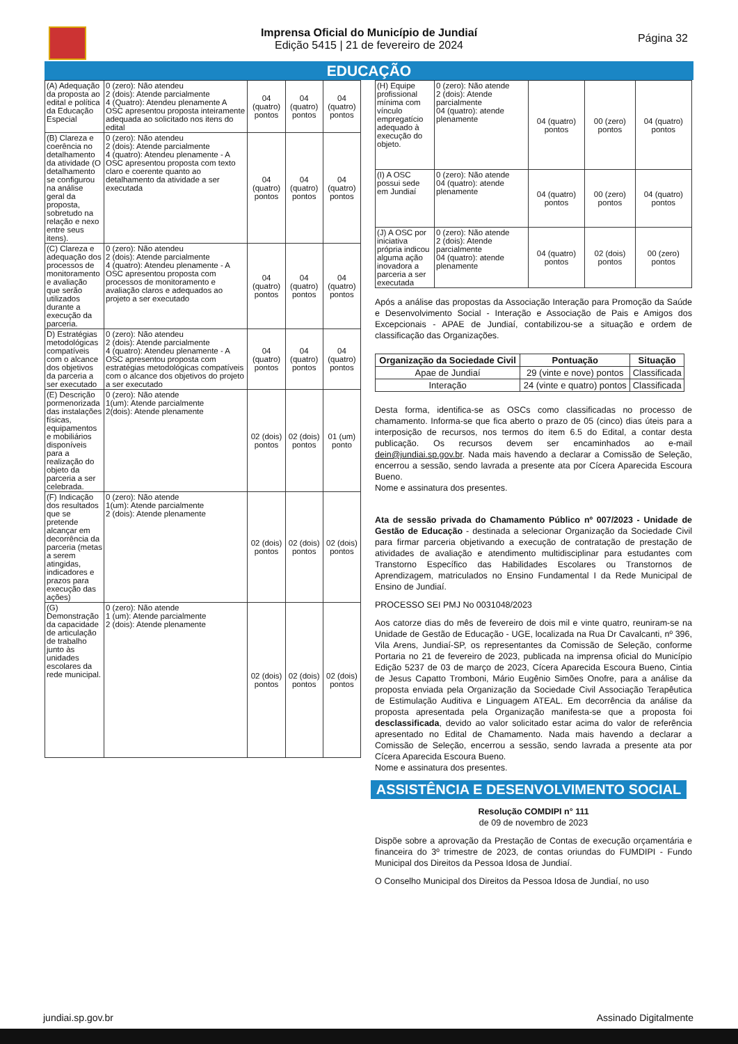Imprensa Oficial do Município de Jundiaí
Edição 5415 | 21 de fevereiro de 2024
Página 32
EDUCAÇÃO
| (A) Adequação da proposta ao edital e política da Educação Especial | 0 (zero): Não atendeu 2 (dois): Atende parcialmente 4 (Quatro): Atendeu plenamente A OSC apresentou proposta inteiramente adequada ao solicitado nos itens do edital | 04 (quatro) pontos | 04 (quatro) pontos | 04 (quatro) pontos |
| (B) Clareza e coerência no detalhamento da atividade (O detalhamento se configurou na análise geral da proposta, sobretudo na relação e nexo entre seus itens). | 0 (zero): Não atendeu 2 (dois): Atende parcialmente 4 (quatro): Atendeu plenamente - A OSC apresentou proposta com texto claro e coerente quanto ao detalhamento da atividade a ser executada | 04 (quatro) pontos | 04 (quatro) pontos | 04 (quatro) pontos |
| (C) Clareza e adequação dos processos de monitoramento e avaliação que serão utilizados durante a execução da parceria. | 0 (zero): Não atendeu 2 (dois): Atende parcialmente 4 (quatro): Atendeu plenamente - A OSC apresentou proposta com processos de monitoramento e avaliação claros e adequados ao projeto a ser executado | 04 (quatro) pontos | 04 (quatro) pontos | 04 (quatro) pontos |
| D) Estratégias metodológicas compatíveis com o alcance dos objetivos da parceria a ser executado | 0 (zero): Não atendeu 2 (dois): Atende parcialmente 4 (quatro): Atendeu plenamente - A OSC apresentou proposta com estratégias metodológicas compatíveis com o alcance dos objetivos do projeto a ser executado | 04 (quatro) pontos | 04 (quatro) pontos | 04 (quatro) pontos |
| (E) Descrição pormenorizada das instalações físicas, equipamentos e mobiliários disponíveis para a realização do objeto da parceria a ser celebrada. | 0 (zero): Não atende 1(um): Atende parcialmente 2(dois): Atende plenamente | 02 (dois) pontos | 02 (dois) pontos | 01 (um) ponto |
| (F) Indicação dos resultados que se pretende alcançar em decorrência da parceria (metas a serem atingidas, indicadores e prazos para execução das ações) | 0 (zero): Não atende 1(um): Atende parcialmente 2 (dois): Atende plenamente | 02 (dois) pontos | 02 (dois) pontos | 02 (dois) pontos |
| (G) Demonstração da capacidade de articulação de trabalho junto às unidades escolares da rede municipal. | 0 (zero): Não atende 1 (um): Atende parcialmente 2 (dois): Atende plenamente | 02 (dois) pontos | 02 (dois) pontos | 02 (dois) pontos |
| (H) Equipe profissional mínima com vínculo empregatício adequado à execução do objeto. | 0 (zero): Não atende 2 (dois): Atende parcialmente 04 (quatro): atende plenamente | 04 (quatro) pontos | 00 (zero) pontos | 04 (quatro) pontos |
| (I) A OSC possui sede em Jundiaí | 0 (zero): Não atende 04 (quatro): atende plenamente | 04 (quatro) pontos | 00 (zero) pontos | 04 (quatro) pontos |
| (J) A OSC por iniciativa própria indicou alguma ação inovadora a parceria a ser executada | 0 (zero): Não atende 2 (dois): Atende parcialmente 04 (quatro): atende plenamente | 04 (quatro) pontos | 02 (dois) pontos | 00 (zero) pontos |
Após a análise das propostas da Associação Interação para Promoção da Saúde e Desenvolvimento Social - Interação e Associação de Pais e Amigos dos Excepcionais - APAE de Jundiaí, contabilizou-se a situação e ordem de classificação das Organizações.
| Organização da Sociedade Civil | Pontuação | Situação |
| --- | --- | --- |
| Apae de Jundiaí | 29 (vinte e nove) pontos | Classificada |
| Interação | 24 (vinte e quatro) pontos | Classificada |
Desta forma, identifica-se as OSCs como classificadas no processo de chamamento. Informa-se que fica aberto o prazo de 05 (cinco) dias úteis para a interposição de recursos, nos termos do item 6.5 do Edital, a contar desta publicação. Os recursos devem ser encaminhados ao e-mail dein@jundiai.sp.gov.br. Nada mais havendo a declarar a Comissão de Seleção, encerrou a sessão, sendo lavrada a presente ata por Cícera Aparecida Escoura Bueno.
Nome e assinatura dos presentes.
Ata de sessão privada do Chamamento Público nº 007/2023 - Unidade de Gestão de Educação - destinada a selecionar Organização da Sociedade Civil para firmar parceria objetivando a execução de contratação de prestação de atividades de avaliação e atendimento multidisciplinar para estudantes com Transtorno Específico das Habilidades Escolares ou Transtornos de Aprendizagem, matriculados no Ensino Fundamental I da Rede Municipal de Ensino de Jundiaí.
PROCESSO SEI PMJ No 0031048/2023
Aos catorze dias do mês de fevereiro de dois mil e vinte quatro, reuniram-se na Unidade de Gestão de Educação - UGE, localizada na Rua Dr Cavalcanti, nº 396, Vila Arens, Jundiaí-SP, os representantes da Comissão de Seleção, conforme Portaria no 21 de fevereiro de 2023, publicada na imprensa oficial do Município Edição 5237 de 03 de março de 2023, Cícera Aparecida Escoura Bueno, Cintia de Jesus Capatto Tromboni, Mário Eugênio Simões Onofre, para a análise da proposta enviada pela Organização da Sociedade Civil Associação Terapêutica de Estimulação Auditiva e Linguagem ATEAL. Em decorrência da análise da proposta apresentada pela Organização manifesta-se que a proposta foi desclassificada, devido ao valor solicitado estar acima do valor de referência apresentado no Edital de Chamamento. Nada mais havendo a declarar a Comissão de Seleção, encerrou a sessão, sendo lavrada a presente ata por Cícera Aparecida Escoura Bueno.
Nome e assinatura dos presentes.
ASSISTÊNCIA E DESENVOLVIMENTO SOCIAL
Resolução COMDIPI n° 111
de 09 de novembro de 2023
Dispõe sobre a aprovação da Prestação de Contas de execução orçamentária e financeira do 3º trimestre de 2023, de contas oriundas do FUMDIPI - Fundo Municipal dos Direitos da Pessoa Idosa de Jundiaí.
O Conselho Municipal dos Direitos da Pessoa Idosa de Jundiaí, no uso
jundiai.sp.gov.br Assinado Digitalmente